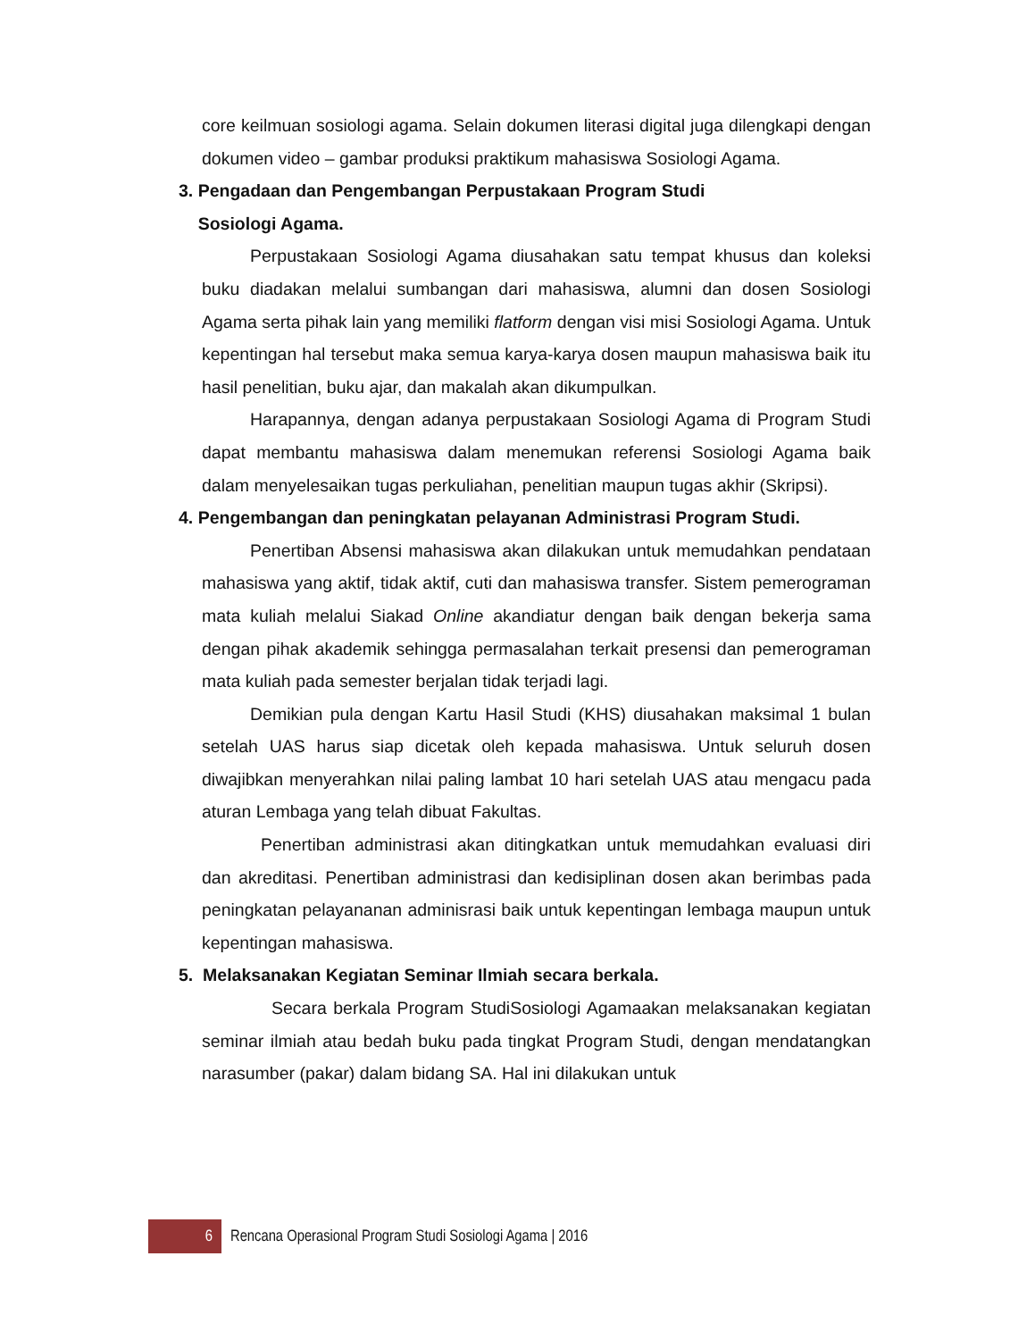core keilmuan sosiologi agama. Selain dokumen literasi digital juga dilengkapi dengan dokumen video – gambar produksi praktikum mahasiswa Sosiologi Agama.
3. Pengadaan dan Pengembangan Perpustakaan Program Studi
Sosiologi Agama.
Perpustakaan Sosiologi Agama diusahakan satu tempat khusus dan koleksi buku diadakan melalui sumbangan dari mahasiswa, alumni dan dosen Sosiologi Agama serta pihak lain yang memiliki flatform dengan visi misi Sosiologi Agama. Untuk kepentingan hal tersebut maka semua karya-karya dosen maupun mahasiswa baik itu hasil penelitian, buku ajar, dan makalah akan dikumpulkan.
Harapannya, dengan adanya perpustakaan Sosiologi Agama di Program Studi dapat membantu mahasiswa dalam menemukan referensi Sosiologi Agama baik dalam menyelesaikan tugas perkuliahan, penelitian maupun tugas akhir (Skripsi).
4. Pengembangan dan peningkatan pelayanan Administrasi Program Studi.
Penertiban Absensi mahasiswa akan dilakukan untuk memudahkan pendataan mahasiswa yang aktif, tidak aktif, cuti dan mahasiswa transfer. Sistem pemerograman mata kuliah melalui Siakad Online akandiatur dengan baik dengan bekerja sama dengan pihak akademik sehingga permasalahan terkait presensi dan pemerograman mata kuliah pada semester berjalan tidak terjadi lagi.
Demikian pula dengan Kartu Hasil Studi (KHS) diusahakan maksimal 1 bulan setelah UAS harus siap dicetak oleh kepada mahasiswa. Untuk seluruh dosen diwajibkan menyerahkan nilai paling lambat 10 hari setelah UAS atau mengacu pada aturan Lembaga yang telah dibuat Fakultas.
Penertiban administrasi akan ditingkatkan untuk memudahkan evaluasi diri dan akreditasi. Penertiban administrasi dan kedisiplinan dosen akan berimbas pada peningkatan pelayananan adminisrasi baik untuk kepentingan lembaga maupun untuk kepentingan mahasiswa.
5. Melaksanakan Kegiatan Seminar Ilmiah secara berkala.
Secara berkala Program StudiSosiologi Agamaakan melaksanakan kegiatan seminar ilmiah atau bedah buku pada tingkat Program Studi, dengan mendatangkan narasumber (pakar) dalam bidang SA. Hal ini dilakukan untuk
6
Rencana Operasional Program Studi Sosiologi Agama | 2016